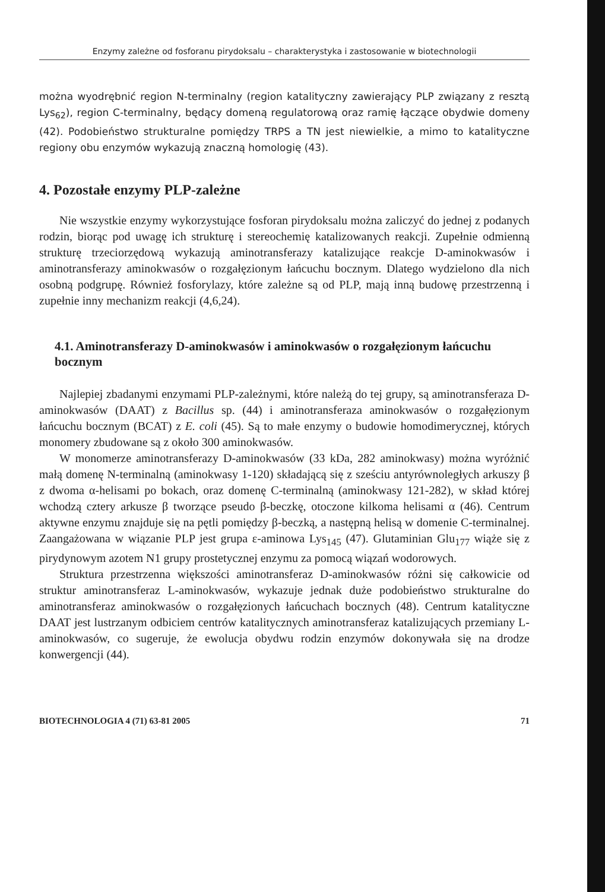Enzymy zależne od fosforanu pirydoksalu – charakterystyka i zastosowanie w biotechnologii
można wyodrębnić region N-terminalny (region katalityczny zawierający PLP związany z resztą Lys<sub>62</sub>), region C-terminalny, będący domeną regulatorową oraz ramię łączące obydwie domeny (42). Podobieństwo strukturalne pomiędzy TRPS a TN jest niewielkie, a mimo to katalityczne regiony obu enzymów wykazują znaczną homologię (43).
4. Pozostałe enzymy PLP-zależne
Nie wszystkie enzymy wykorzystujące fosforan pirydoksalu można zaliczyć do jednej z podanych rodzin, biorąc pod uwagę ich strukturę i stereochemię katalizowanych reakcji. Zupełnie odmienną strukturę trzeciorzędową wykazują aminotransferazy katalizujące reakcje D-aminokwasów i aminotransferazy aminokwasów o rozgałęzionym łańcuchu bocznym. Dlatego wydzielono dla nich osobną podgrupę. Również fosforylazy, które zależne są od PLP, mają inną budowę przestrzenną i zupełnie inny mechanizm reakcji (4,6,24).
4.1. Aminotransferazy D-aminokwasów i aminokwasów o rozgałęzionym łańcuchu bocznym
Najlepiej zbadanymi enzymami PLP-zależnymi, które należą do tej grupy, są aminotransferaza D-aminokwasów (DAAT) z Bacillus sp. (44) i aminotransferaza aminokwasów o rozgałęzionym łańcuchu bocznym (BCAT) z E. coli (45). Są to małe enzymy o budowie homodimerycznej, których monomery zbudowane są z około 300 aminokwasów.
W monomerze aminotransferazy D-aminokwasów (33 kDa, 282 aminokwasy) można wyróżnić małą domenę N-terminalną (aminokwasy 1-120) składającą się z sześciu antyrównoległych arkuszy β z dwoma α-helisami po bokach, oraz domenę C-terminalną (aminokwasy 121-282), w skład której wchodzą cztery arkusze β tworzące pseudo β-beczkę, otoczone kilkoma helisami α (46). Centrum aktywne enzymu znajduje się na pętli pomiędzy β-beczką, a następną helisą w domenie C-terminalnej. Zaangażowana w wiązanie PLP jest grupa ε-aminowa Lys<sub>145</sub> (47). Glutaminian Glu<sub>177</sub> wiąże się z pirydynowym azotem N1 grupy prostetycznej enzymu za pomocą wiązań wodorowych.
Struktura przestrzenna większości aminotransferaz D-aminokwasów różni się całkowicie od struktur aminotransferaz L-aminokwasów, wykazuje jednak duże podobieństwo strukturalne do aminotransferaz aminokwasów o rozgałęzionych łańcuchach bocznych (48). Centrum katalityczne DAAT jest lustrzanym odbiciem centrów katalitycznych aminotransferaz katalizujących przemiany L-aminokwasów, co sugeruje, że ewolucja obydwu rodzin enzymów dokonywała się na drodze konwergencji (44).
BIOTECHNOLOGIA 4 (71) 63-81 2005 71